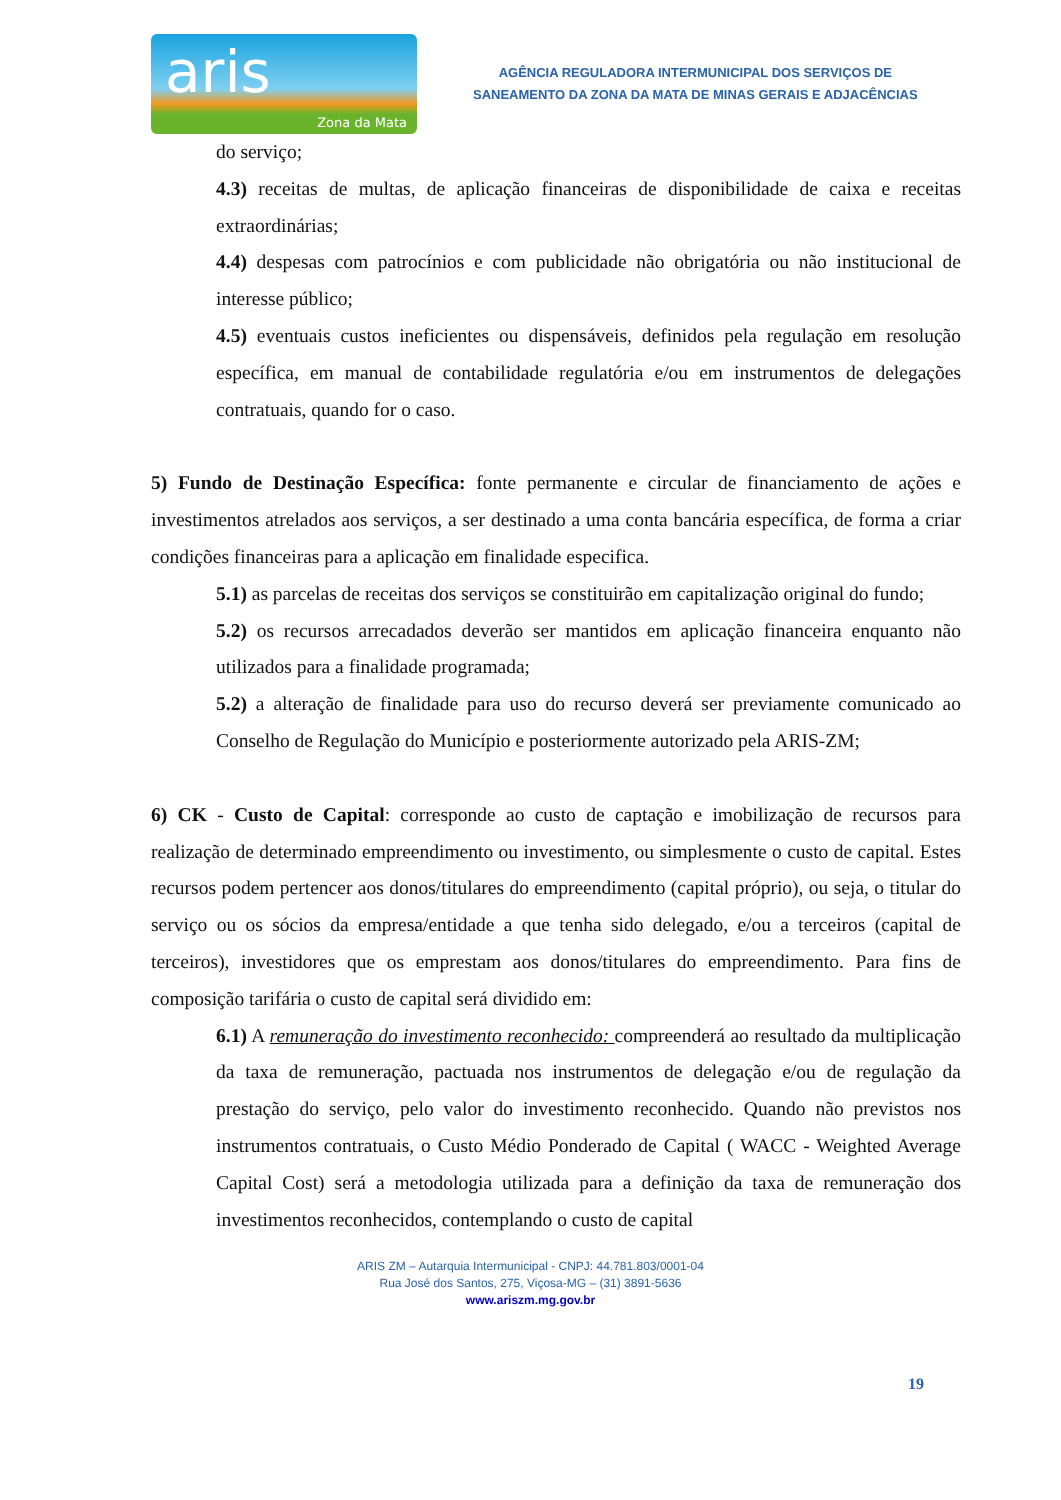aris
Zona da Mata
AGÊNCIA REGULADORA INTERMUNICIPAL DOS SERVIÇOS DE
SANEAMENTO DA ZONA DA MATA DE MINAS GERAIS E ADJACÊNCIAS
do serviço;
4.3) receitas de multas, de aplicação financeiras de disponibilidade de caixa e receitas extraordinárias;
4.4) despesas com patrocínios e com publicidade não obrigatória ou não institucional de interesse público;
4.5) eventuais custos ineficientes ou dispensáveis, definidos pela regulação em resolução específica, em manual de contabilidade regulatória e/ou em instrumentos de delegações contratuais, quando for o caso.
5) Fundo de Destinação Específica: fonte permanente e circular de financiamento de ações e investimentos atrelados aos serviços, a ser destinado a uma conta bancária específica, de forma a criar condições financeiras para a aplicação em finalidade especifica.
5.1) as parcelas de receitas dos serviços se constituirão em capitalização original do fundo;
5.2) os recursos arrecadados deverão ser mantidos em aplicação financeira enquanto não utilizados para a finalidade programada;
5.2) a alteração de finalidade para uso do recurso deverá ser previamente comunicado ao Conselho de Regulação do Município e posteriormente autorizado pela ARIS-ZM;
6) CK - Custo de Capital: corresponde ao custo de captação e imobilização de recursos para realização de determinado empreendimento ou investimento, ou simplesmente o custo de capital. Estes recursos podem pertencer aos donos/titulares do empreendimento (capital próprio), ou seja, o titular do serviço ou os sócios da empresa/entidade a que tenha sido delegado, e/ou a terceiros (capital de terceiros), investidores que os emprestam aos donos/titulares do empreendimento. Para fins de composição tarifária o custo de capital será dividido em:
6.1) A remuneração do investimento reconhecido: compreenderá ao resultado da multiplicação da taxa de remuneração, pactuada nos instrumentos de delegação e/ou de regulação da prestação do serviço, pelo valor do investimento reconhecido. Quando não previstos nos instrumentos contratuais, o Custo Médio Ponderado de Capital ( WACC - Weighted Average Capital Cost) será a metodologia utilizada para a definição da taxa de remuneração dos investimentos reconhecidos, contemplando o custo de capital
ARIS ZM – Autarquia Intermunicipal - CNPJ: 44.781.803/0001-04
Rua José dos Santos, 275, Viçosa-MG – (31) 3891-5636
www.ariszm.mg.gov.br
19